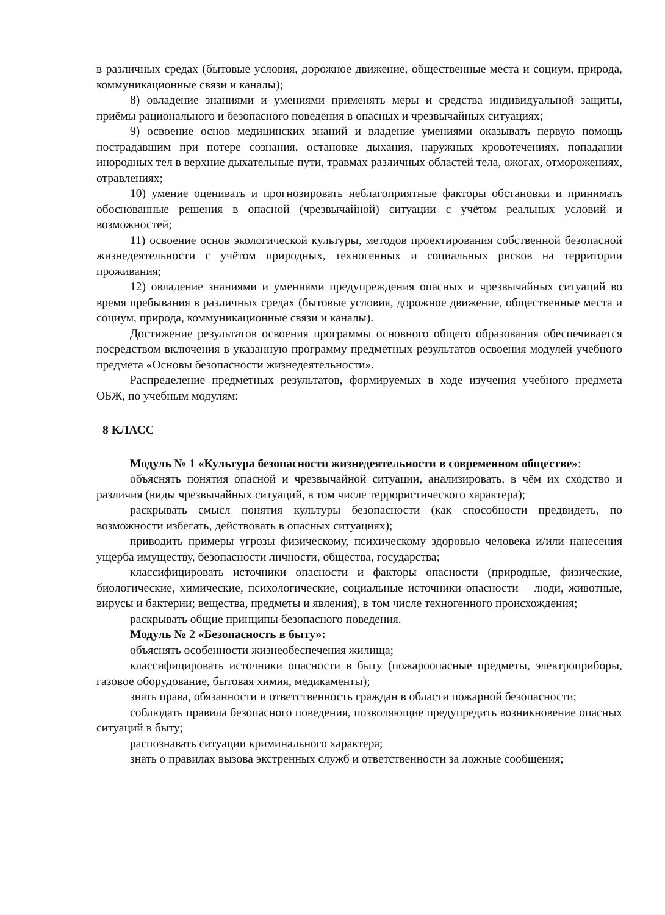в различных средах (бытовые условия, дорожное движение, общественные места и социум, природа, коммуникационные связи и каналы);
8) овладение знаниями и умениями применять меры и средства индивидуальной защиты, приёмы рационального и безопасного поведения в опасных и чрезвычайных ситуациях;
9) освоение основ медицинских знаний и владение умениями оказывать первую помощь пострадавшим при потере сознания, остановке дыхания, наружных кровотечениях, попадании инородных тел в верхние дыхательные пути, травмах различных областей тела, ожогах, отморожениях, отравлениях;
10) умение оценивать и прогнозировать неблагоприятные факторы обстановки и принимать обоснованные решения в опасной (чрезвычайной) ситуации с учётом реальных условий и возможностей;
11) освоение основ экологической культуры, методов проектирования собственной безопасной жизнедеятельности с учётом природных, техногенных и социальных рисков на территории проживания;
12) овладение знаниями и умениями предупреждения опасных и чрезвычайных ситуаций во время пребывания в различных средах (бытовые условия, дорожное движение, общественные места и социум, природа, коммуникационные связи и каналы).
Достижение результатов освоения программы основного общего образования обеспечивается посредством включения в указанную программу предметных результатов освоения модулей учебного предмета «Основы безопасности жизнедеятельности».
Распределение предметных результатов, формируемых в ходе изучения учебного предмета ОБЖ, по учебным модулям:
8 КЛАСС
Модуль № 1 «Культура безопасности жизнедеятельности в современном обществе»:
объяснять понятия опасной и чрезвычайной ситуации, анализировать, в чём их сходство и различия (виды чрезвычайных ситуаций, в том числе террористического характера);
раскрывать смысл понятия культуры безопасности (как способности предвидеть, по возможности избегать, действовать в опасных ситуациях);
приводить примеры угрозы физическому, психическому здоровью человека и/или нанесения ущерба имуществу, безопасности личности, общества, государства;
классифицировать источники опасности и факторы опасности (природные, физические, биологические, химические, психологические, социальные источники опасности – люди, животные, вирусы и бактерии; вещества, предметы и явления), в том числе техногенного происхождения;
раскрывать общие принципы безопасного поведения.
Модуль № 2 «Безопасность в быту»:
объяснять особенности жизнеобеспечения жилища;
классифицировать источники опасности в быту (пожароопасные предметы, электроприборы, газовое оборудование, бытовая химия, медикаменты);
знать права, обязанности и ответственность граждан в области пожарной безопасности;
соблюдать правила безопасного поведения, позволяющие предупредить возникновение опасных ситуаций в быту;
распознавать ситуации криминального характера;
знать о правилах вызова экстренных служб и ответственности за ложные сообщения;